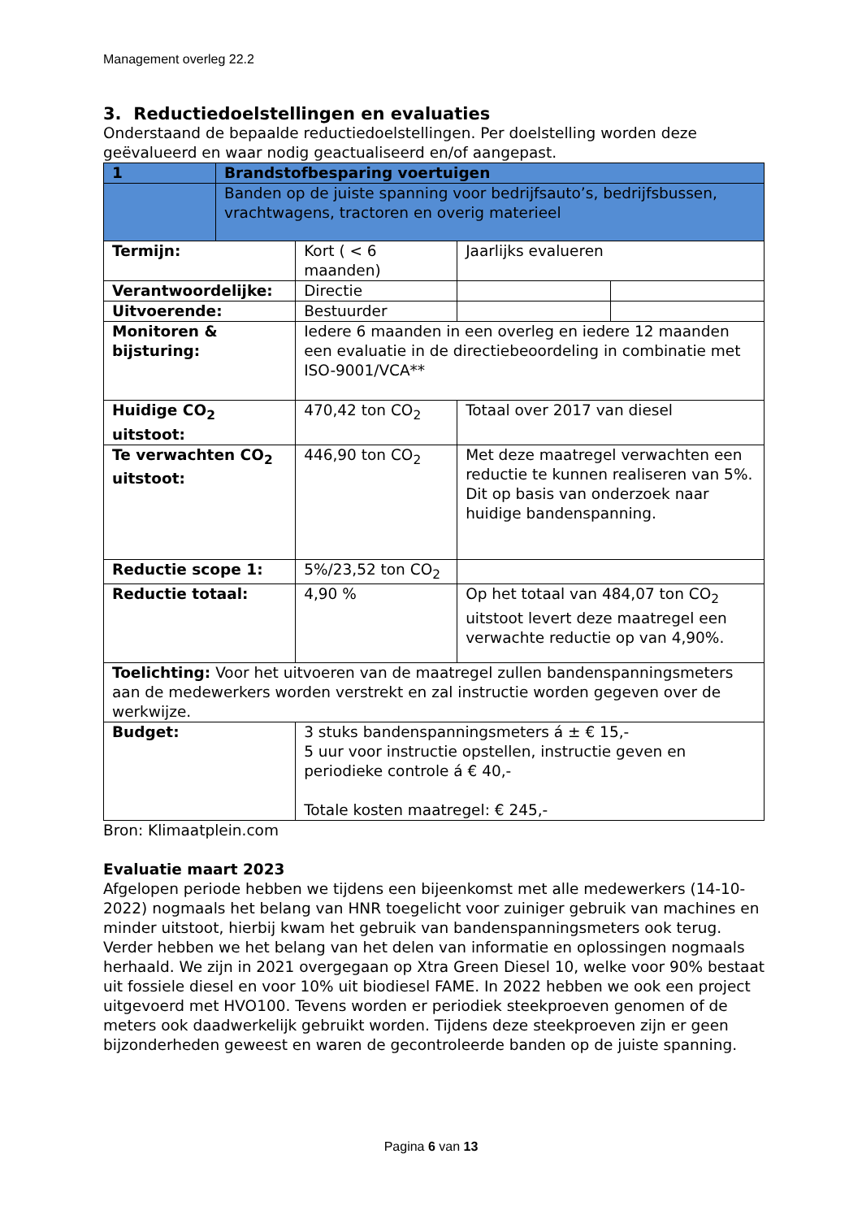Management overleg 22.2
3. Reductiedoelstellingen en evaluaties
Onderstaand de bepaalde reductiedoelstellingen. Per doelstelling worden deze geëvalueerd en waar nodig geactualiseerd en/of aangepast.
| 1 | Brandstofbesparing voertuigen | | | |
| | Banden op de juiste spanning voor bedrijfsauto’s, bedrijfsbussen, vrachtwagens, tractoren en overig materieel | | | |
| Termijn: | | Kort ( < 6 maanden) | Jaarlijks evalueren | |
| Verantwoordelijke: | | Directie | | |
| Uitvoerende: | | Bestuurder | | |
| Monitoren & bijsturing: | | Iedere 6 maanden in een overleg en iedere 12 maanden een evaluatie in de directiebeoordeling in combinatie met ISO-9001/VCA** | | |
| Huidige CO<sub>2</sub> uitstoot: | | 470,42 ton CO<sub>2</sub> | Totaal over 2017 van diesel | |
| Te verwachten CO<sub>2</sub> uitstoot: | | 446,90 ton CO<sub>2</sub> | Met deze maatregel verwachten een reductie te kunnen realiseren van 5%. Dit op basis van onderzoek naar huidige bandenspanning. | |
| Reductie scope 1: | | 5%/23,52 ton CO<sub>2</sub> | | |
| Reductie totaal: | | 4,90 % | Op het totaal van 484,07 ton CO<sub>2</sub> uitstoot levert deze maatregel een verwachte reductie op van 4,90%. | |
| Toelichting: Voor het uitvoeren van de maatregel zullen bandenspanningsmeters aan de medewerkers worden verstrekt en zal instructie worden gegeven over de werkwijze. | | | | |
| Budget: | | 3 stuks bandenspanningsmeters á ± € 15,- 5 uur voor instructie opstellen, instructie geven en periodieke controle á € 40,- Totale kosten maatregel: € 245,- | | |
Bron: Klimaatplein.com
Evaluatie maart 2023
Afgelopen periode hebben we tijdens een bijeenkomst met alle medewerkers (14-10-2022) nogmaals het belang van HNR toegelicht voor zuiniger gebruik van machines en minder uitstoot, hierbij kwam het gebruik van bandenspanningsmeters ook terug. Verder hebben we het belang van het delen van informatie en oplossingen nogmaals herhaald. We zijn in 2021 overgegaan op Xtra Green Diesel 10, welke voor 90% bestaat uit fossiele diesel en voor 10% uit biodiesel FAME. In 2022 hebben we ook een project uitgevoerd met HVO100. Tevens worden er periodiek steekproeven genomen of de meters ook daadwerkelijk gebruikt worden. Tijdens deze steekproeven zijn er geen bijzonderheden geweest en waren de gecontroleerde banden op de juiste spanning.
Pagina 6 van 13